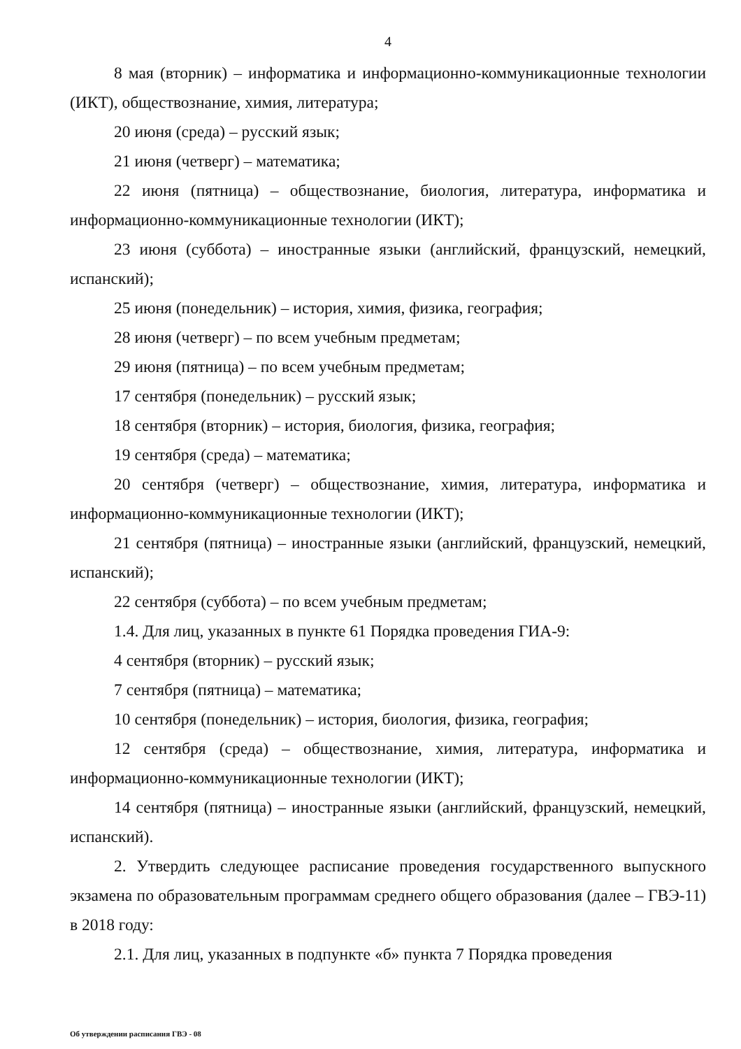4
8 мая (вторник) – информатика и информационно-коммуникационные технологии (ИКТ), обществознание, химия, литература;
20 июня (среда) – русский язык;
21 июня (четверг) – математика;
22 июня (пятница) – обществознание, биология, литература, информатика и информационно-коммуникационные технологии (ИКТ);
23 июня (суббота) – иностранные языки (английский, французский, немецкий, испанский);
25 июня (понедельник) – история, химия, физика, география;
28 июня (четверг) – по всем учебным предметам;
29 июня (пятница) – по всем учебным предметам;
17 сентября (понедельник) – русский язык;
18 сентября (вторник) – история, биология, физика, география;
19 сентября (среда) – математика;
20 сентября (четверг) – обществознание, химия, литература, информатика и информационно-коммуникационные технологии (ИКТ);
21 сентября (пятница) – иностранные языки (английский, французский, немецкий, испанский);
22 сентября (суббота) – по всем учебным предметам;
1.4. Для лиц, указанных в пункте 61 Порядка проведения ГИА-9:
4 сентября (вторник) – русский язык;
7 сентября (пятница) – математика;
10 сентября (понедельник) – история, биология, физика, география;
12 сентября (среда) – обществознание, химия, литература, информатика и информационно-коммуникационные технологии (ИКТ);
14 сентября (пятница) – иностранные языки (английский, французский, немецкий, испанский).
2. Утвердить следующее расписание проведения государственного выпускного экзамена по образовательным программам среднего общего образования (далее – ГВЭ-11) в 2018 году:
2.1. Для лиц, указанных в подпункте «б» пункта 7 Порядка проведения
Об утверждении расписания ГВЭ - 08